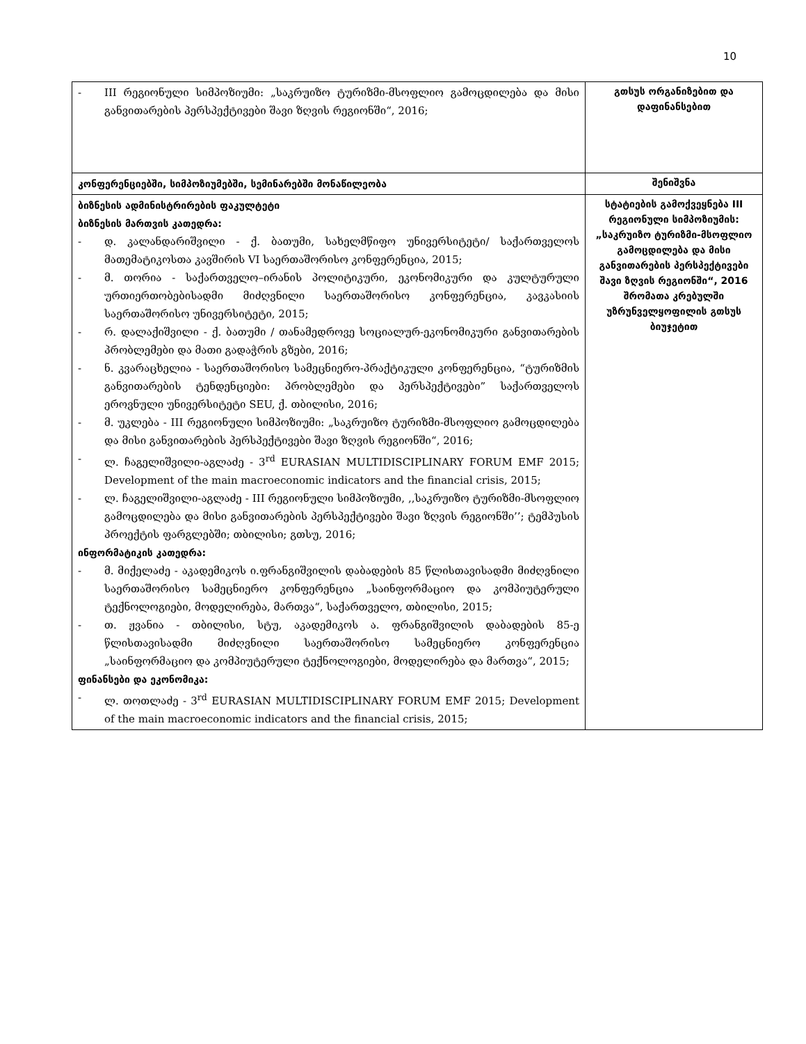10
| - III რეგიონული სიმპოზიუმი: „საკრუიზო ტურიზმი-მსოფლიო გამოცდილება და მისი განვითარების პერსპექტივები შავი ზღვის რეგიონში“, 2016; | გთსუს ორგანიზებით და დაფინანსებით |
| კონფერენციებში, სიმპოზიუმებში, სემინარებში მონაწილეობა | შენიშვნა |
| ბიზნესის ადმინისტრირების ფაკულტეტი ბიზნესის მართვის კათედრა: - დ. კალანდარიშვილი - ქ. ბათუმი, სახელმწიფო უნივერსიტეტი/ საქართველოს მათემატიკოსთა კავშირის VI საერთაშორისო კონფერენცია, 2015; - მ. თორია - საქართველო–ირანის პოლიტიკური, ეკონომიკური და კულტურული ურთიერთობებისადმი მიძღვნილი საერთაშორისო კონფერენცია, კავკასიის საერთაშორისო უნივერსიტეტი, 2015; - რ. დალაქიშვილი - ქ. ბათუმი / თანამედროვე სოციალურ-ეკონომიკური განვითარების პრობლემები და მათი გადაჭრის გზები, 2016; - ნ. კვარაცხელია - საერთაშორისო სამეცნიერო-პრაქტიკული კონფერენცია, “ტურიზმის განვითარების ტენდენციები: პრობლემები და პერსპექტივები” საქართველოს ეროვნული უნივერსიტეტი SEU, ქ. თბილისი, 2016; - მ. უკლება - III რეგიონული სიმპოზიუმი: „საკრუიზო ტურიზმი-მსოფლიო გამოცდილება და მისი განვითარების პერსპექტივები შავი ზღვის რეგიონში“, 2016; - ლ. ჩაგელიშვილი-აგლაძე - 3<sup>rd</sup> EURASIAN MULTIDISCIPLINARY FORUM EMF 2015; Development of the main macroeconomic indicators and the financial crisis, 2015; - ლ. ჩაგელიშვილი-აგლაძე - III რეგიონული სიმპოზიუმი, ,,საკრუიზო ტურიზმი-მსოფლიო გამოცდილება და მისი განვითარების პერსპექტივები შავი ზღვის რეგიონში’’; ტემპუსის პროექტის ფარგლებში; თბილისი; გთსუ, 2016; ინფორმატიკის კათედრა: - მ. მიქელაძე - აკადემიკოს ი.ფრანგიშვილის დაბადების 85 წლისთავისადმი მიძღვნილი საერთაშორისო სამეცნიერო კონფერენცია „საინფორმაციო და კომპიუტერული ტექნოლოგიები, მოდელირება, მართვა“, საქართველო, თბილისი, 2015; - თ. ჟვანია - თბილისი, სტუ, აკადემიკოს ა. ფრანგიშვილის დაბადების 85-ე წლისთავისადმი მიძღვნილი საერთაშორისო სამეცნიერო კონფერენცია „საინფორმაციო და კომპიუტერული ტექნოლოგიები, მოდელირება და მართვა“, 2015; ფინანსები და ეკონომიკა: - ლ. თოთლაძე - 3<sup>rd</sup> EURASIAN MULTIDISCIPLINARY FORUM EMF 2015; Development of the main macroeconomic indicators and the financial crisis, 2015; | სტატიების გამოქვეყნება III რეგიონული სიმპოზიუმის: „საკრუიზო ტურიზმი-მსოფლიო გამოცდილება და მისი განვითარების პერსპექტივები შავი ზღვის რეგიონში“, 2016 შრომათა კრებულში უზრუნველყოფილის გთსუს ბიუჯეტით |